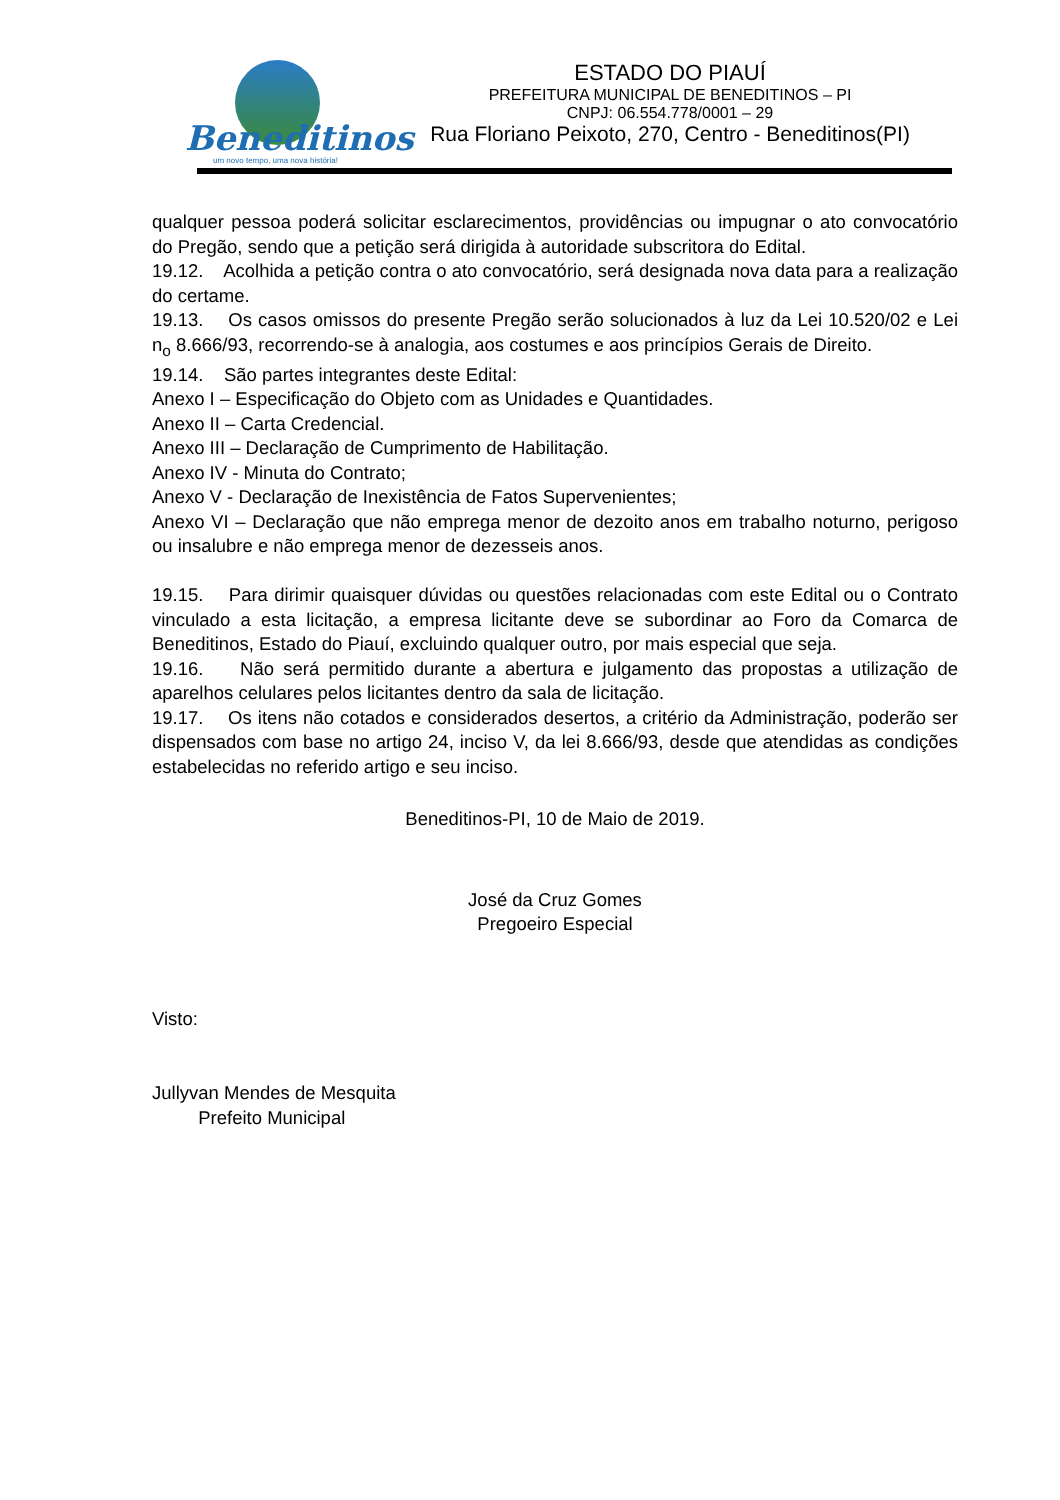Beneditinos
um novo tempo, uma nova história!
ESTADO DO PIAUÍ
PREFEITURA MUNICIPAL DE BENEDITINOS – PI
CNPJ: 06.554.778/0001 – 29
Rua Floriano Peixoto, 270, Centro - Beneditinos(PI)
qualquer pessoa poderá solicitar esclarecimentos, providências ou impugnar o ato convocatório do Pregão, sendo que a petição será dirigida à autoridade subscritora do Edital.
19.12. Acolhida a petição contra o ato convocatório, será designada nova data para a realização do certame.
19.13. Os casos omissos do presente Pregão serão solucionados à luz da Lei 10.520/02 e Lei n<sub>o</sub> 8.666/93, recorrendo-se à analogia, aos costumes e aos princípios Gerais de Direito.
19.14. São partes integrantes deste Edital:
Anexo I – Especificação do Objeto com as Unidades e Quantidades.
Anexo II – Carta Credencial.
Anexo III – Declaração de Cumprimento de Habilitação.
Anexo IV - Minuta do Contrato;
Anexo V - Declaração de Inexistência de Fatos Supervenientes;
Anexo VI – Declaração que não emprega menor de dezoito anos em trabalho noturno, perigoso ou insalubre e não emprega menor de dezesseis anos.
19.15. Para dirimir quaisquer dúvidas ou questões relacionadas com este Edital ou o Contrato vinculado a esta licitação, a empresa licitante deve se subordinar ao Foro da Comarca de Beneditinos, Estado do Piauí, excluindo qualquer outro, por mais especial que seja.
19.16. Não será permitido durante a abertura e julgamento das propostas a utilização de aparelhos celulares pelos licitantes dentro da sala de licitação.
19.17. Os itens não cotados e considerados desertos, a critério da Administração, poderão ser dispensados com base no artigo 24, inciso V, da lei 8.666/93, desde que atendidas as condições estabelecidas no referido artigo e seu inciso.
Beneditinos-PI, 10 de Maio de 2019.
José da Cruz Gomes
Pregoeiro Especial
Visto:
Jullyvan Mendes de Mesquita
Prefeito Municipal